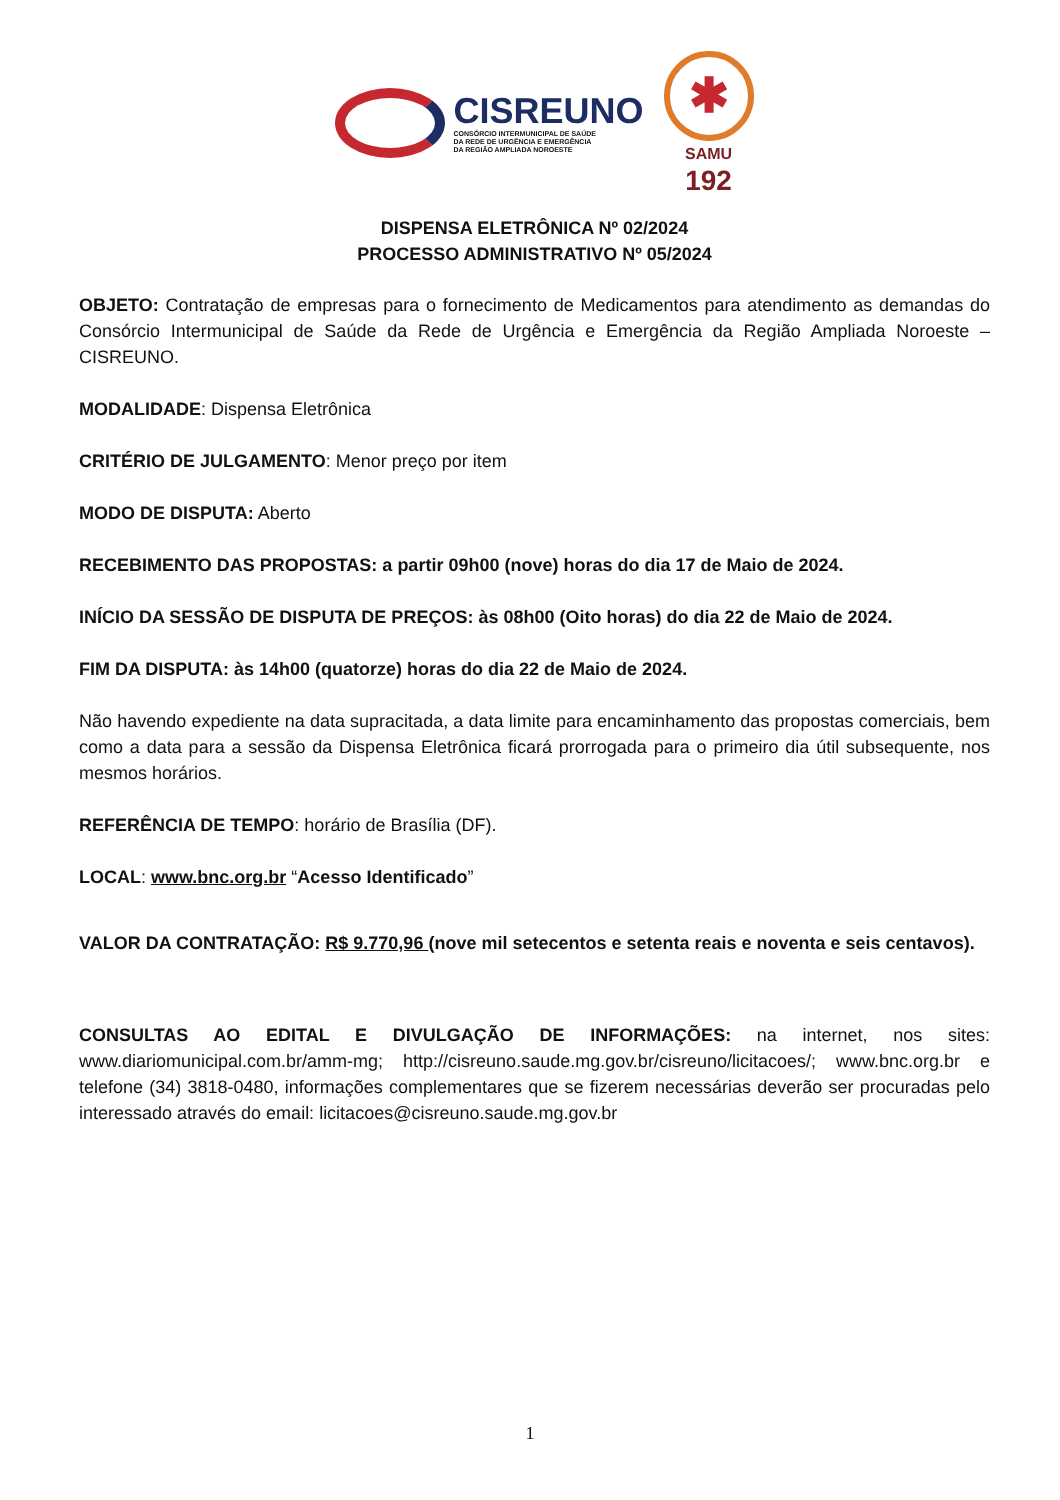CISREUNO
CONSÓRCIO INTERMUNICIPAL DE SAÚDE
DA REDE DE URGÊNCIA E EMERGÊNCIA
DA REGIÃO AMPLIADA NOROESTE
✱
SAMU
192
DISPENSA ELETRÔNICA Nº 02/2024
PROCESSO ADMINISTRATIVO Nº 05/2024
OBJETO: Contratação de empresas para o fornecimento de Medicamentos para atendimento as demandas do Consórcio Intermunicipal de Saúde da Rede de Urgência e Emergência da Região Ampliada Noroeste – CISREUNO.
MODALIDADE: Dispensa Eletrônica
CRITÉRIO DE JULGAMENTO: Menor preço por item
MODO DE DISPUTA: Aberto
RECEBIMENTO DAS PROPOSTAS: a partir 09h00 (nove) horas do dia 17 de Maio de 2024.
INÍCIO DA SESSÃO DE DISPUTA DE PREÇOS: às 08h00 (Oito horas) do dia 22 de Maio de 2024.
FIM DA DISPUTA: às 14h00 (quatorze) horas do dia 22 de Maio de 2024.
Não havendo expediente na data supracitada, a data limite para encaminhamento das propostas comerciais, bem como a data para a sessão da Dispensa Eletrônica ficará prorrogada para o primeiro dia útil subsequente, nos mesmos horários.
REFERÊNCIA DE TEMPO: horário de Brasília (DF).
LOCAL: www.bnc.org.br “Acesso Identificado”
VALOR DA CONTRATAÇÃO: R$ 9.770,96 (nove mil setecentos e setenta reais e noventa e seis centavos).
CONSULTAS AO EDITAL E DIVULGAÇÃO DE INFORMAÇÕES: na internet, nos sites: www.diariomunicipal.com.br/amm-mg; http://cisreuno.saude.mg.gov.br/cisreuno/licitacoes/; www.bnc.org.br e telefone (34) 3818-0480, informações complementares que se fizerem necessárias deverão ser procuradas pelo interessado através do email: licitacoes@cisreuno.saude.mg.gov.br
1